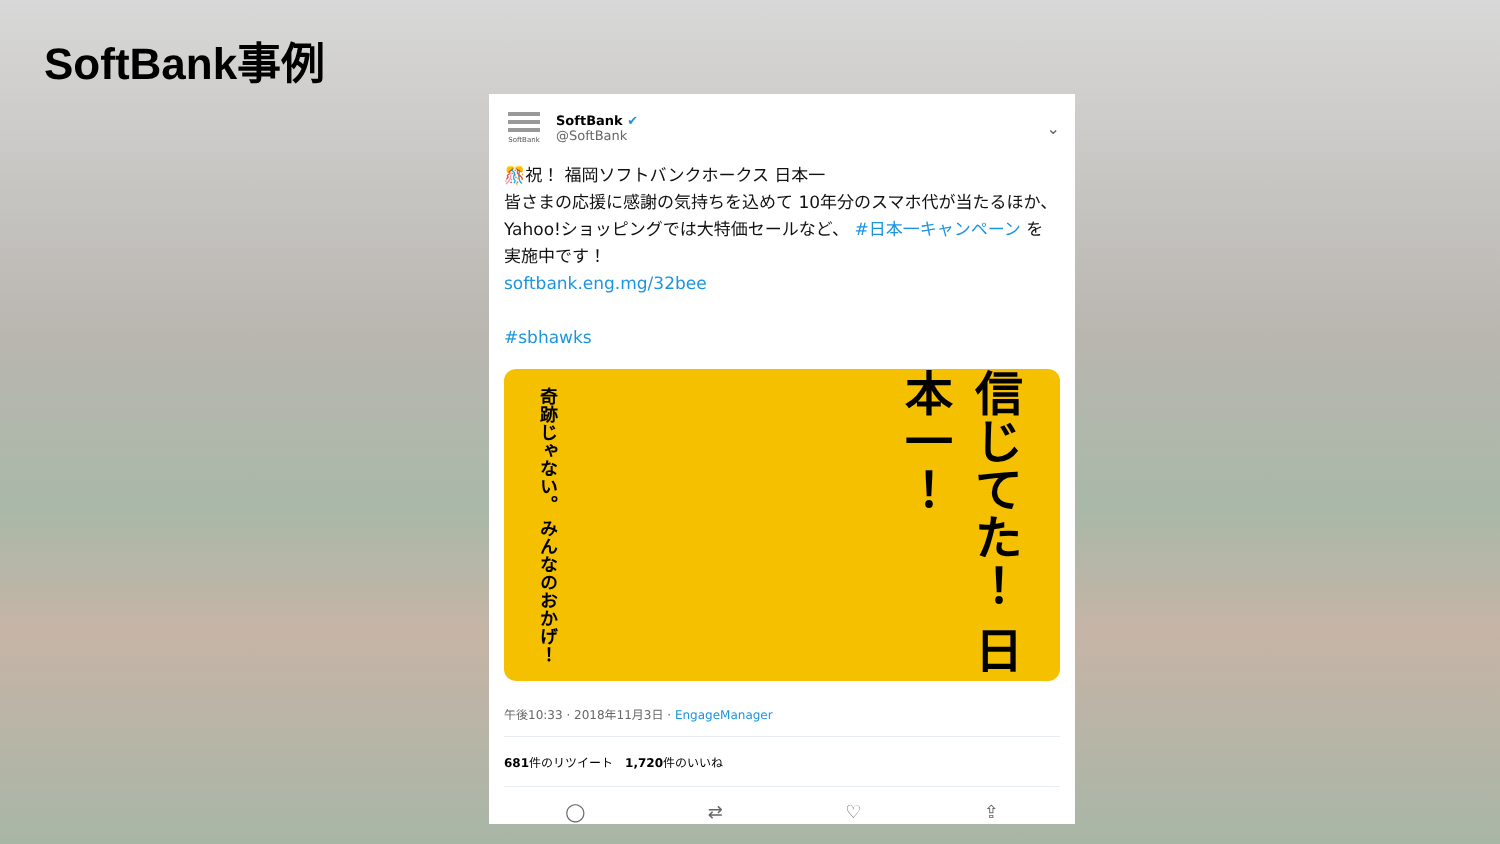SoftBank事例
SoftBank
SoftBank ✔
@SoftBank
⌄
🎊祝！ 福岡ソフトバンクホークス 日本一
皆さまの応援に感謝の気持ちを込めて 10年分のスマホ代が当たるほか、Yahoo!ショッピングでは大特価セールなど、 #日本一キャンペーン を実施中です！
softbank.eng.mg/32bee
#sbhawks
奇跡じゃない。 みんなのおかげ！
信じてた！ 日本一！
午後10:33 · 2018年11月3日 · EngageManager
681件のリツイート　1,720件のいいね
◯ ⇄ ♡ ⇪